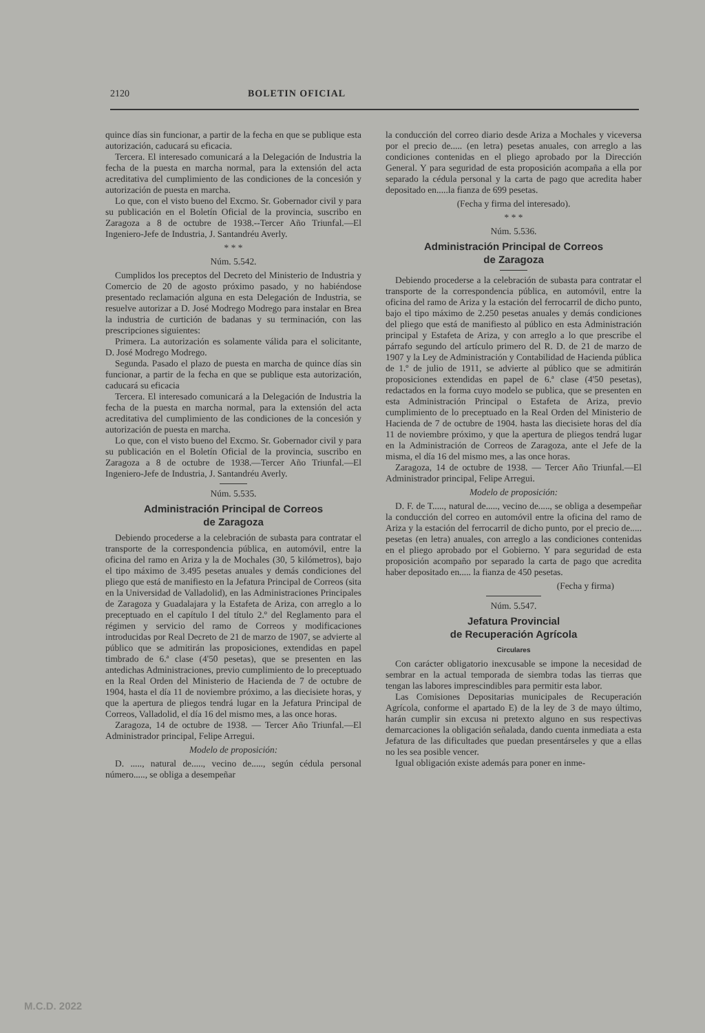2120 BOLETIN OFICIAL
quince días sin funcionar, a partir de la fecha en que se publique esta autorización, caducará su eficacia.
Tercera. El interesado comunicará a la Delegación de Industria la fecha de la puesta en marcha normal, para la extensión del acta acreditativa del cumplimiento de las condiciones de la concesión y autorización de puesta en marcha.
Lo que, con el visto bueno del Excmo. Sr. Gobernador civil y para su publicación en el Boletín Oficial de la provincia, suscribo en Zaragoza a 8 de octubre de 1938.--Tercer Año Triunfal.—El Ingeniero-Jefe de Industria, J. Santandréu Averly.
* * *
Núm. 5.542.
Cumplidos los preceptos del Decreto del Ministerio de Industria y Comercio de 20 de agosto próximo pasado, y no habiéndose presentado reclamación alguna en esta Delegación de Industria, se resuelve autorizar a D. José Modrego Modrego para instalar en Brea la industria de curtición de badanas y su terminación, con las prescripciones siguientes:
Primera. La autorización es solamente válida para el solicitante, D. José Modrego Modrego.
Segunda. Pasado el plazo de puesta en marcha de quince días sin funcionar, a partir de la fecha en que se publique esta autorización, caducará su eficacia
Tercera. El interesado comunicará a la Delegación de Industria la fecha de la puesta en marcha normal, para la extensión del acta acreditativa del cumplimiento de las condiciones de la concesión y autorización de puesta en marcha.
Lo que, con el visto bueno del Excmo. Sr. Gobernador civil y para su publicación en el Boletín Oficial de la provincia, suscribo en Zaragoza a 8 de octubre de 1938.—Tercer Año Triunfal.—El Ingeniero-Jefe de Industria, J. Santandréu Averly.
Núm. 5.535.
Administración Principal de Correos
de Zaragoza
Debiendo procederse a la celebración de subasta para contratar el transporte de la correspondencia pública, en automóvil, entre la oficina del ramo en Ariza y la de Mochales (30, 5 kilómetros), bajo el tipo máximo de 3.495 pesetas anuales y demás condiciones del pliego que está de manifiesto en la Jefatura Principal de Correos (sita en la Universidad de Valladolid), en las Administraciones Principales de Zaragoza y Guadalajara y la Estafeta de Ariza, con arreglo a lo preceptuado en el capítulo I del título 2.º del Reglamento para el régimen y servicio del ramo de Correos y modificaciones introducidas por Real Decreto de 21 de marzo de 1907, se advierte al público que se admitirán las proposiciones, extendidas en papel timbrado de 6.ª clase (4'50 pesetas), que se presenten en las antedichas Administraciones, previo cumplimiento de lo preceptuado en la Real Orden del Ministerio de Hacienda de 7 de octubre de 1904, hasta el día 11 de noviembre próximo, a las diecisiete horas, y que la apertura de pliegos tendrá lugar en la Jefatura Principal de Correos, Valladolid, el día 16 del mismo mes, a las once horas.
Zaragoza, 14 de octubre de 1938. — Tercer Año Triunfal.—El Administrador principal, Felipe Arregui.
Modelo de proposición:
D. ....., natural de....., vecino de....., según cédula personal número....., se obliga a desempeñar
la conducción del correo diario desde Ariza a Mochales y viceversa por el precio de..... (en letra) pesetas anuales, con arreglo a las condiciones contenidas en el pliego aprobado por la Dirección General. Y para seguridad de esta proposición acompaña a ella por separado la cédula personal y la carta de pago que acredita haber depositado en.....la fianza de 699 pesetas.
(Fecha y firma del interesado).
* * *
Núm. 5.536.
Administración Principal de Correos
de Zaragoza
Debiendo procederse a la celebración de subasta para contratar el transporte de la correspondencia pública, en automóvil, entre la oficina del ramo de Ariza y la estación del ferrocarril de dicho punto, bajo el tipo máximo de 2.250 pesetas anuales y demás condiciones del pliego que está de manifiesto al público en esta Administración principal y Estafeta de Ariza, y con arreglo a lo que prescribe el párrafo segundo del artículo primero del R. D. de 21 de marzo de 1907 y la Ley de Administración y Contabilidad de Hacienda pública de 1.º de julio de 1911, se advierte al público que se admitirán proposiciones extendidas en papel de 6.ª clase (4'50 pesetas), redactados en la forma cuyo modelo se publica, que se presenten en esta Administración Principal o Estafeta de Ariza, previo cumplimiento de lo preceptuado en la Real Orden del Ministerio de Hacienda de 7 de octubre de 1904. hasta las diecisiete horas del día 11 de noviembre próximo, y que la apertura de pliegos tendrá lugar en la Administración de Correos de Zaragoza, ante el Jefe de la misma, el día 16 del mismo mes, a las once horas.
Zaragoza, 14 de octubre de 1938. — Tercer Año Triunfal.—El Administrador principal, Felipe Arregui.
Modelo de proposición:
D. F. de T....., natural de....., vecino de....., se obliga a desempeñar la conducción del correo en automóvil entre la oficina del ramo de Ariza y la estación del ferrocarril de dicho punto, por el precio de..... pesetas (en letra) anuales, con arreglo a las condiciones contenidas en el pliego aprobado por el Gobierno. Y para seguridad de esta proposición acompaño por separado la carta de pago que acredita haber depositado en..... la fianza de 450 pesetas.
(Fecha y firma)
Núm. 5.547.
Jefatura Provincial
de Recuperación Agrícola
Circulares
Con carácter obligatorio inexcusable se impone la necesidad de sembrar en la actual temporada de siembra todas las tierras que tengan las labores imprescindibles para permitir esta labor.
Las Comisiones Depositarias municipales de Recuperación Agrícola, conforme el apartado E) de la ley de 3 de mayo último, harán cumplir sin excusa ni pretexto alguno en sus respectivas demarcaciones la obligación señalada, dando cuenta inmediata a esta Jefatura de las dificultades que puedan presentárseles y que a ellas no les sea posible vencer.
Igual obligación existe además para poner en inme-
M.C.D. 2022